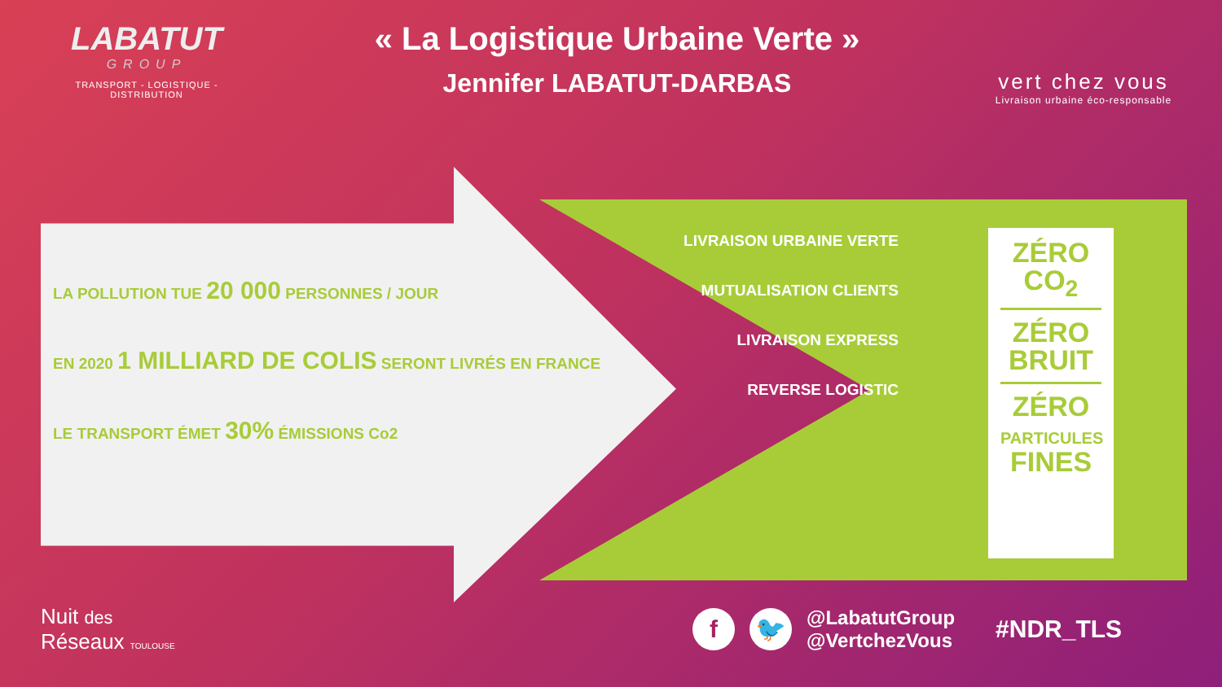LABATUT
GROUP
TRANSPORT - LOGISTIQUE - DISTRIBUTION
« La Logistique Urbaine Verte »
Jennifer LABATUT-DARBAS
vert chez vous
Livraison urbaine éco-responsable
LA POLLUTION TUE 20 000 PERSONNES / JOUR
EN 2020 1 MILLIARD DE COLIS SERONT LIVRÉS EN FRANCE
LE TRANSPORT ÉMET 30% ÉMISSIONS Co2
LIVRAISON URBAINE VERTE
MUTUALISATION CLIENTS
LIVRAISON EXPRESS
REVERSE LOGISTIC
ZÉRO
CO<sub>2</sub>
ZÉRO
BRUIT
ZÉRO
PARTICULES
FINES
Nuit des
Réseaux TOULOUSE
f 🐦
@LabatutGroup
@VertchezVous
#NDR_TLS